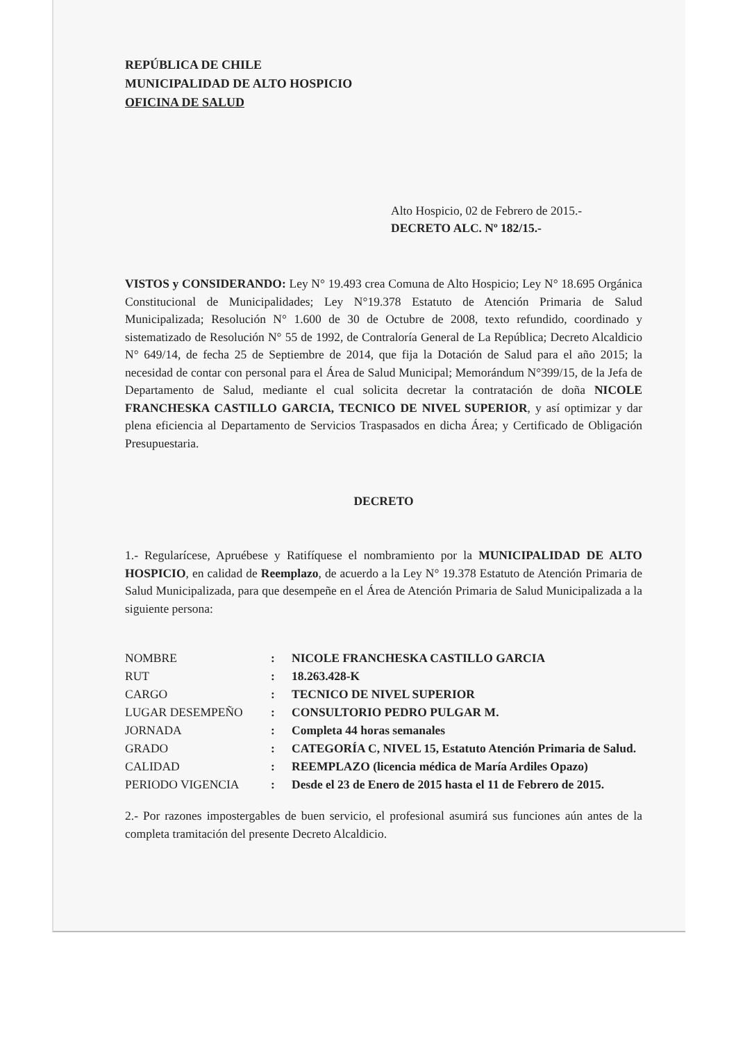REPÚBLICA DE CHILE
MUNICIPALIDAD DE ALTO HOSPICIO
OFICINA DE SALUD
Alto Hospicio, 02 de Febrero de 2015.-
DECRETO ALC. Nº 182/15.-
VISTOS y CONSIDERANDO: Ley N° 19.493 crea Comuna de Alto Hospicio; Ley N° 18.695 Orgánica Constitucional de Municipalidades; Ley N°19.378 Estatuto de Atención Primaria de Salud Municipalizada; Resolución N° 1.600 de 30 de Octubre de 2008, texto refundido, coordinado y sistematizado de Resolución N° 55 de 1992, de Contraloría General de La República; Decreto Alcaldicio N° 649/14, de fecha 25 de Septiembre de 2014, que fija la Dotación de Salud para el año 2015; la necesidad de contar con personal para el Área de Salud Municipal; Memorándum N°399/15, de la Jefa de Departamento de Salud, mediante el cual solicita decretar la contratación de doña NICOLE FRANCHESKA CASTILLO GARCIA, TECNICO DE NIVEL SUPERIOR, y así optimizar y dar plena eficiencia al Departamento de Servicios Traspasados en dicha Área; y Certificado de Obligación Presupuestaria.
DECRETO
1.- Regularícese, Apruébese y Ratifíquese el nombramiento por la MUNICIPALIDAD DE ALTO HOSPICIO, en calidad de Reemplazo, de acuerdo a la Ley N° 19.378 Estatuto de Atención Primaria de Salud Municipalizada, para que desempeñe en el Área de Atención Primaria de Salud Municipalizada a la siguiente persona:
| NOMBRE | : | NICOLE FRANCHESKA CASTILLO GARCIA |
| RUT | : | 18.263.428-K |
| CARGO | : | TECNICO DE NIVEL SUPERIOR |
| LUGAR DESEMPEÑO | : | CONSULTORIO PEDRO PULGAR M. |
| JORNADA | : | Completa 44 horas semanales |
| GRADO | : | CATEGORÍA C, NIVEL 15, Estatuto Atención Primaria de Salud. |
| CALIDAD | : | REEMPLAZO (licencia médica de María Ardiles Opazo) |
| PERIODO VIGENCIA | : | Desde el 23 de Enero de 2015 hasta el 11 de Febrero de 2015. |
2.- Por razones impostergables de buen servicio, el profesional asumirá sus funciones aún antes de la completa tramitación del presente Decreto Alcaldicio.